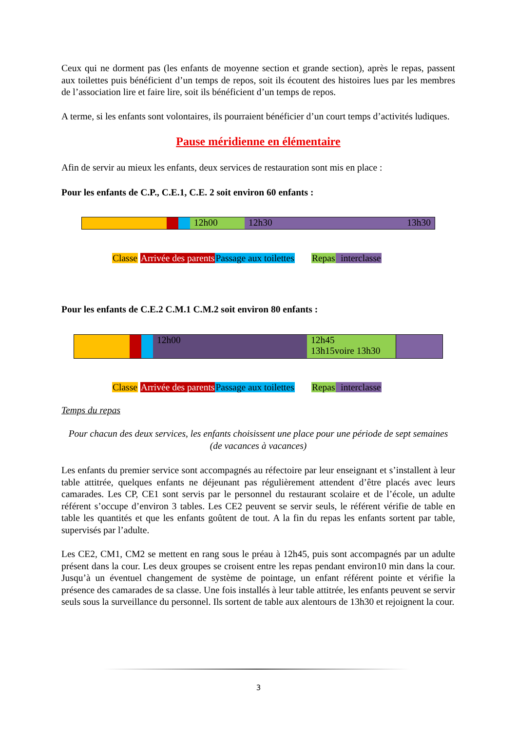Ceux qui ne dorment pas (les enfants de moyenne section et grande section), après le repas, passent aux toilettes puis bénéficient d’un temps de repos, soit ils écoutent des histoires lues par les membres de l’association lire et faire lire, soit ils bénéficient d’un temps de repos.
A terme, si les enfants sont volontaires, ils pourraient bénéficier d’un court temps d’activités ludiques.
Pause méridienne en élémentaire
Afin de servir au mieux les enfants, deux services de restauration sont mis en place :
Pour les enfants de C.P., C.E.1, C.E. 2 soit environ 60 enfants :
| | | | 12h00 | 12h30 | 13h30 |
Classe Arrivée des parents Passage aux toilettes Repas interclasse
Pour les enfants de C.E.2 C.M.1 C.M.2 soit environ 80 enfants :
| | | | 12h00 | 12h45 13h15voire 13h30 | |
Classe Arrivée des parents Passage aux toilettes Repas interclasse
Temps du repas
Pour chacun des deux services, les enfants choisissent une place pour une période de sept semaines (de vacances à vacances)
Les enfants du premier service sont accompagnés au réfectoire par leur enseignant et s’installent à leur table attitrée, quelques enfants ne déjeunant pas régulièrement attendent d’être placés avec leurs camarades. Les CP, CE1 sont servis par le personnel du restaurant scolaire et de l’école, un adulte référent s’occupe d’environ 3 tables. Les CE2 peuvent se servir seuls, le référent vérifie de table en table les quantités et que les enfants goûtent de tout. A la fin du repas les enfants sortent par table, supervisés par l’adulte.
Les CE2, CM1, CM2 se mettent en rang sous le préau à 12h45, puis sont accompagnés par un adulte présent dans la cour. Les deux groupes se croisent entre les repas pendant environ10 min dans la cour. Jusqu’à un éventuel changement de système de pointage, un enfant référent pointe et vérifie la présence des camarades de sa classe. Une fois installés à leur table attitrée, les enfants peuvent se servir seuls sous la surveillance du personnel. Ils sortent de table aux alentours de 13h30 et rejoignent la cour.
3